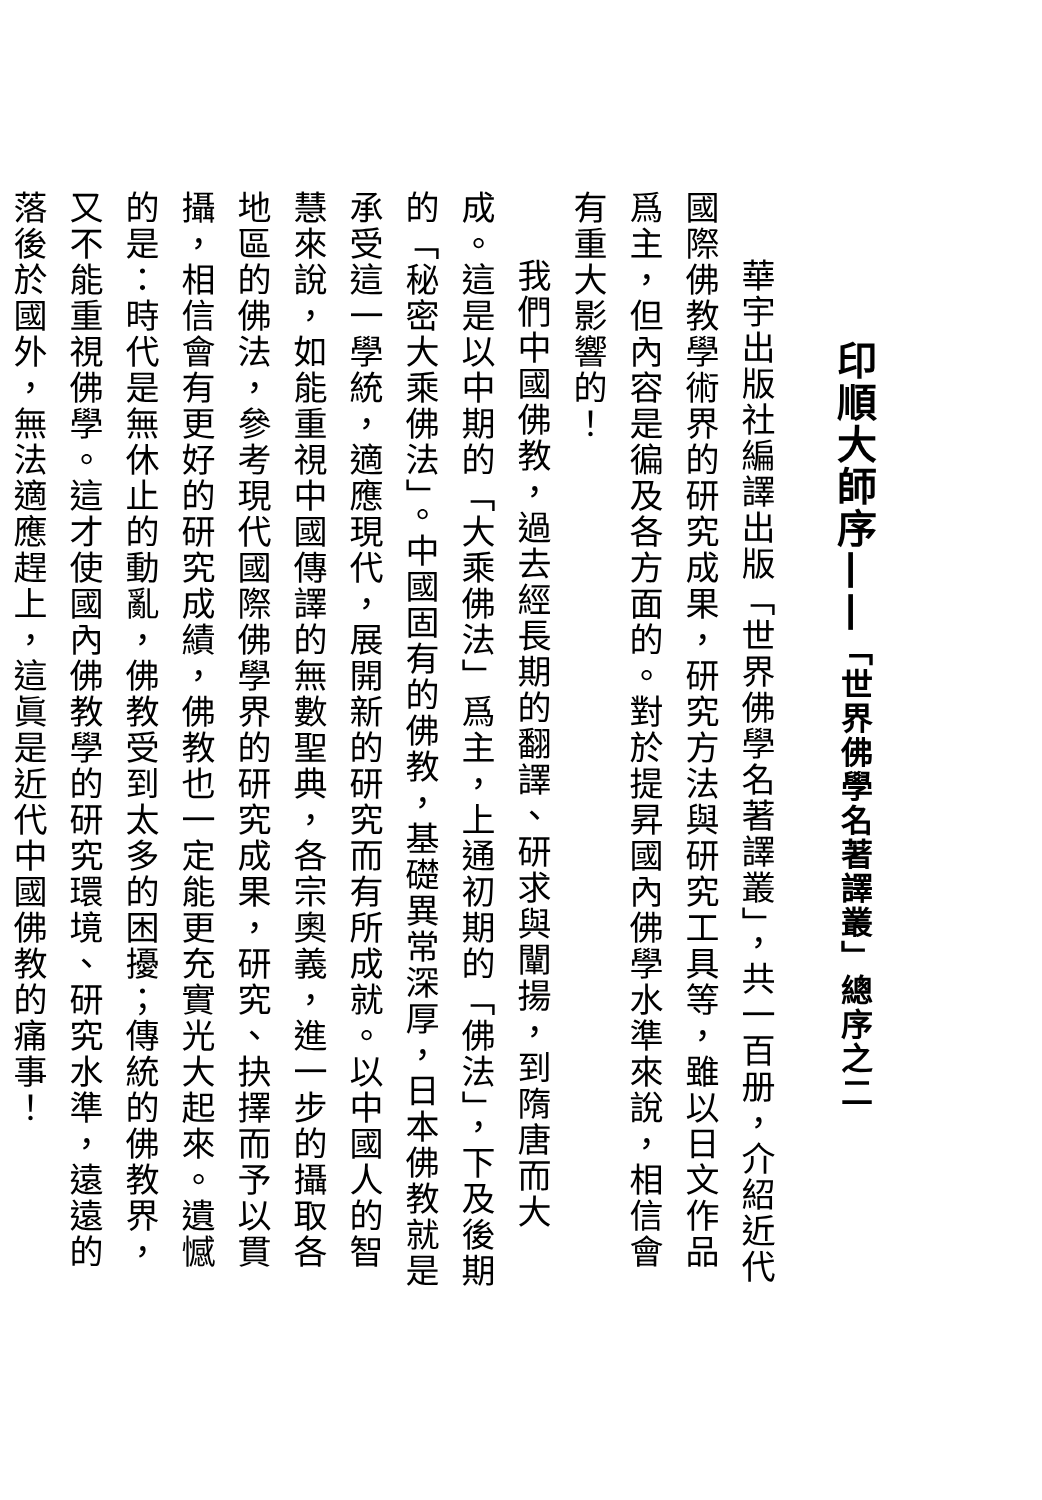印順大師序——「世界佛學名著譯叢」總序之二
華宇出版社編譯出版「世界佛學名著譯叢」，共一百册，介紹近代國際佛教學術界的研究成果，研究方法與研究工具等，雖以日文作品爲主，但內容是徧及各方面的。對於提昇國內佛學水準來說，相信會有重大影響的！
我們中國佛教，過去經長期的翻譯、研求與闡揚，到隋唐而大成。這是以中期的「大乘佛法」爲主，上通初期的「佛法」，下及後期的「秘密大乘佛法」。中國固有的佛教，基礎異常深厚，日本佛教就是承受這一學統，適應現代，展開新的研究而有所成就。以中國人的智慧來說，如能重視中國傳譯的無數聖典，各宗奧義，進一步的攝取各地區的佛法，參考現代國際佛學界的研究成果，研究、抉擇而予以貫攝，相信會有更好的研究成績，佛教也一定能更充實光大起來。遺憾的是：時代是無休止的動亂，佛教受到太多的困擾；傳統的佛教界，又不能重視佛學。這才使國內佛教學的研究環境、研究水準，遠遠的落後於國外，無法適應趕上，這眞是近代中國佛教的痛事！